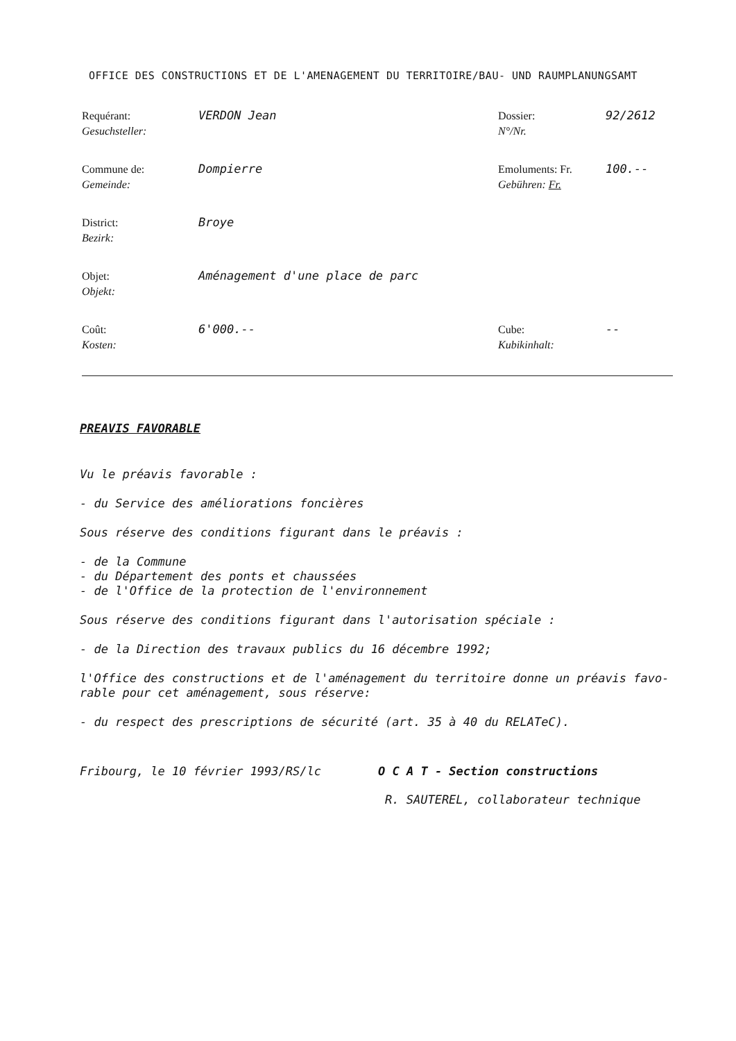OFFICE DES CONSTRUCTIONS ET DE L'AMENAGEMENT DU TERRITOIRE/BAU- UND RAUMPLANUNGSAMT
Requérant:
Gesuchsteller:
VERDON Jean
Dossier:
N°/Nr.
92/2612
Commune de:
Gemeinde:
Dompierre
Emoluments: Fr.
Gebühren: Fr.
100.--
District:
Bezirk:
Broye
Objet:
Objekt:
Aménagement d'une place de parc
Coût:
Kosten:
6'000.--
Cube:
Kubikinhalt:
--
PREAVIS FAVORABLE
Vu le préavis favorable :
- du Service des améliorations foncières
Sous réserve des conditions figurant dans le préavis :
- de la Commune
- du Département des ponts et chaussées
- de l'Office de la protection de l'environnement
Sous réserve des conditions figurant dans l'autorisation spéciale :
- de la Direction des travaux publics du 16 décembre 1992;
l'Office des constructions et de l'aménagement du territoire donne un préavis favo-
rable pour cet aménagement, sous réserve:
- du respect des prescriptions de sécurité (art. 35 à 40 du RELATeC).
Fribourg, le 10 février 1993/RS/lc O C A T - Section constructions
R. SAUTEREL, collaborateur technique